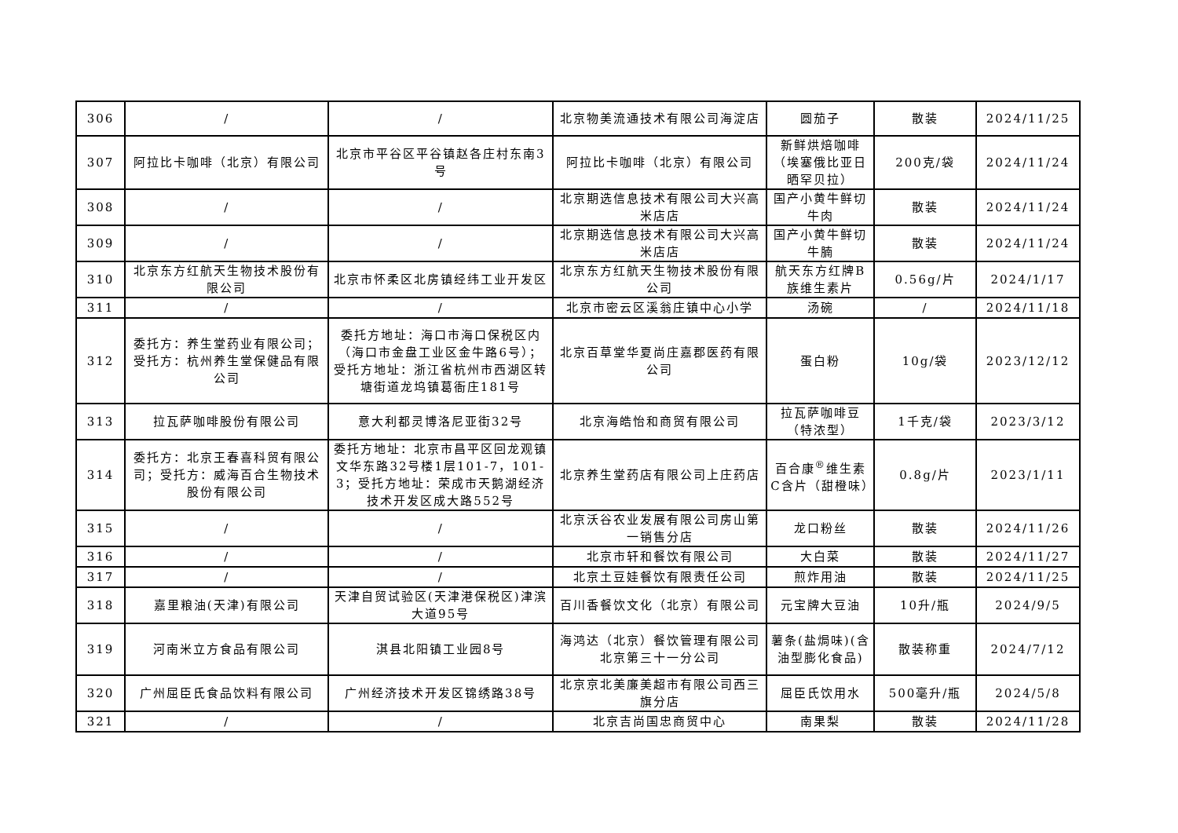| 306 | / | / | 北京物美流通技术有限公司海淀店 | 圆茄子 | 散装 | 2024/11/25 |
| 307 | 阿拉比卡咖啡（北京）有限公司 | 北京市平谷区平谷镇赵各庄村东南3号 | 阿拉比卡咖啡（北京）有限公司 | 新鲜烘焙咖啡（埃塞俄比亚日晒罕贝拉） | 200克/袋 | 2024/11/24 |
| 308 | / | / | 北京期选信息技术有限公司大兴高米店店 | 国产小黄牛鲜切牛肉 | 散装 | 2024/11/24 |
| 309 | / | / | 北京期选信息技术有限公司大兴高米店店 | 国产小黄牛鲜切牛腩 | 散装 | 2024/11/24 |
| 310 | 北京东方红航天生物技术股份有限公司 | 北京市怀柔区北房镇经纬工业开发区 | 北京东方红航天生物技术股份有限公司 | 航天东方红牌B族维生素片 | 0.56g/片 | 2024/1/17 |
| 311 | / | / | 北京市密云区溪翁庄镇中心小学 | 汤碗 | / | 2024/11/18 |
| 312 | 委托方：养生堂药业有限公司；受托方：杭州养生堂保健品有限公司 | 委托方地址：海口市海口保税区内（海口市金盘工业区金牛路6号）；受托方地址：浙江省杭州市西湖区转塘街道龙坞镇葛衙庄181号 | 北京百草堂华夏尚庄嘉郡医药有限公司 | 蛋白粉 | 10g/袋 | 2023/12/12 |
| 313 | 拉瓦萨咖啡股份有限公司 | 意大利都灵博洛尼亚街32号 | 北京海皓怡和商贸有限公司 | 拉瓦萨咖啡豆（特浓型） | 1千克/袋 | 2023/3/12 |
| 314 | 委托方：北京王春喜科贸有限公司；受托方：威海百合生物技术股份有限公司 | 委托方地址：北京市昌平区回龙观镇文华东路32号楼1层101-7，101-3；受托方地址：荣成市天鹅湖经济技术开发区成大路552号 | 北京养生堂药店有限公司上庄药店 | 百合康<sup>®</sup>维生素C含片（甜橙味） | 0.8g/片 | 2023/1/11 |
| 315 | / | / | 北京沃谷农业发展有限公司房山第一销售分店 | 龙口粉丝 | 散装 | 2024/11/26 |
| 316 | / | / | 北京市轩和餐饮有限公司 | 大白菜 | 散装 | 2024/11/27 |
| 317 | / | / | 北京土豆娃餐饮有限责任公司 | 煎炸用油 | 散装 | 2024/11/25 |
| 318 | 嘉里粮油(天津)有限公司 | 天津自贸试验区(天津港保税区)津滨大道95号 | 百川香餐饮文化（北京）有限公司 | 元宝牌大豆油 | 10升/瓶 | 2024/9/5 |
| 319 | 河南米立方食品有限公司 | 淇县北阳镇工业园8号 | 海鸿达（北京）餐饮管理有限公司北京第三十一分公司 | 薯条(盐焗味)(含油型膨化食品) | 散装称重 | 2024/7/12 |
| 320 | 广州屈臣氏食品饮料有限公司 | 广州经济技术开发区锦绣路38号 | 北京京北美廉美超市有限公司西三旗分店 | 屈臣氏饮用水 | 500毫升/瓶 | 2024/5/8 |
| 321 | / | / | 北京吉尚国忠商贸中心 | 南果梨 | 散装 | 2024/11/28 |